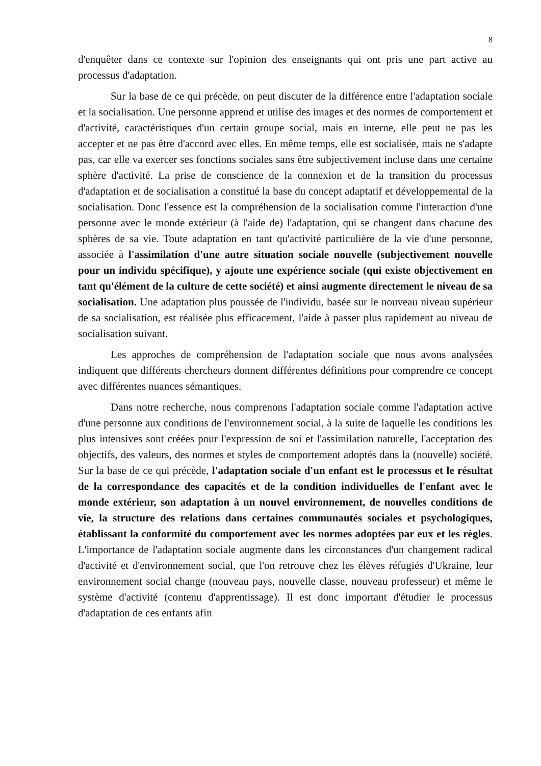8
d'enquêter dans ce contexte sur l'opinion des enseignants qui ont pris une part active au processus d'adaptation.
Sur la base de ce qui précède, on peut discuter de la différence entre l'adaptation sociale et la socialisation. Une personne apprend et utilise des images et des normes de comportement et d'activité, caractéristiques d'un certain groupe social, mais en interne, elle peut ne pas les accepter et ne pas être d'accord avec elles. En même temps, elle est socialisée, mais ne s'adapte pas, car elle va exercer ses fonctions sociales sans être subjectivement incluse dans une certaine sphère d'activité. La prise de conscience de la connexion et de la transition du processus d'adaptation et de socialisation a constitué la base du concept adaptatif et développemental de la socialisation. Donc l'essence est la compréhension de la socialisation comme l'interaction d'une personne avec le monde extérieur (à l'aide de) l'adaptation, qui se changent dans chacune des sphères de sa vie. Toute adaptation en tant qu'activité particulière de la vie d'une personne, associée à l'assimilation d'une autre situation sociale nouvelle (subjectivement nouvelle pour un individu spécifique), y ajoute une expérience sociale (qui existe objectivement en tant qu'élément de la culture de cette société) et ainsi augmente directement le niveau de sa socialisation. Une adaptation plus poussée de l'individu, basée sur le nouveau niveau supérieur de sa socialisation, est réalisée plus efficacement, l'aide à passer plus rapidement au niveau de socialisation suivant.
Les approches de compréhension de l'adaptation sociale que nous avons analysées indiquent que différents chercheurs donnent différentes définitions pour comprendre ce concept avec différentes nuances sémantiques.
Dans notre recherche, nous comprenons l'adaptation sociale comme l'adaptation active d'une personne aux conditions de l'environnement social, à la suite de laquelle les conditions les plus intensives sont créées pour l'expression de soi et l'assimilation naturelle, l'acceptation des objectifs, des valeurs, des normes et styles de comportement adoptés dans la (nouvelle) société. Sur la base de ce qui précède, l'adaptation sociale d'un enfant est le processus et le résultat de la correspondance des capacités et de la condition individuelles de l'enfant avec le monde extérieur, son adaptation à un nouvel environnement, de nouvelles conditions de vie, la structure des relations dans certaines communautés sociales et psychologiques, établissant la conformité du comportement avec les normes adoptées par eux et les règles. L'importance de l'adaptation sociale augmente dans les circonstances d'un changement radical d'activité et d'environnement social, que l'on retrouve chez les élèves réfugiés d'Ukraine, leur environnement social change (nouveau pays, nouvelle classe, nouveau professeur) et même le système d'activité (contenu d'apprentissage). Il est donc important d'étudier le processus d'adaptation de ces enfants afin